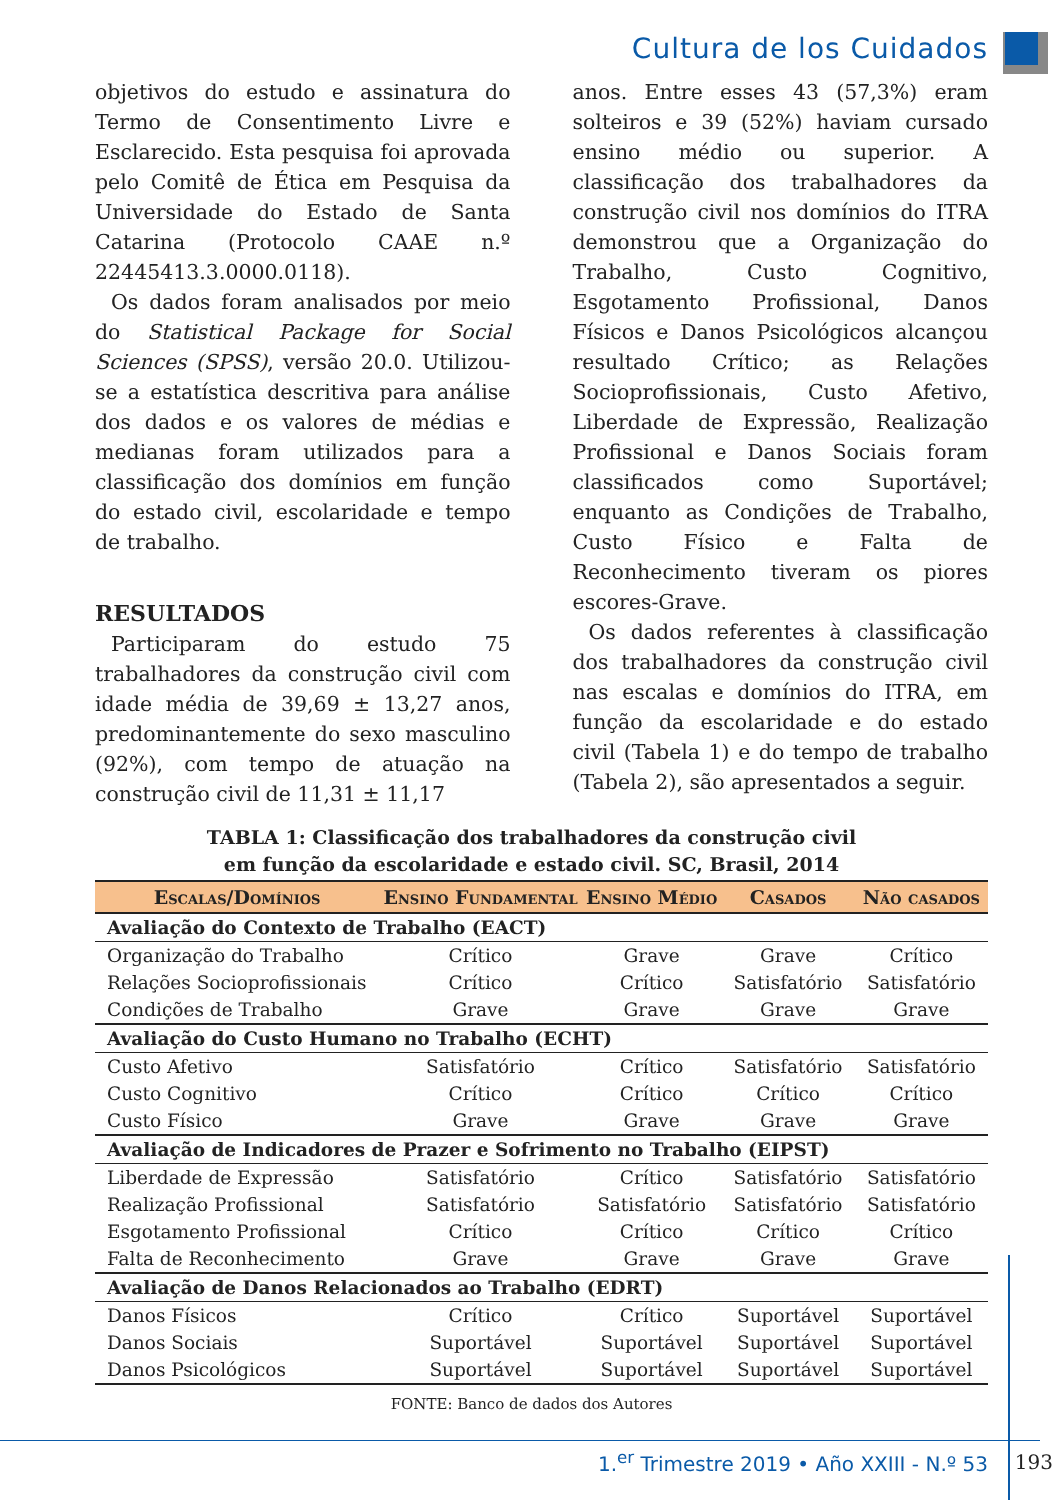Cultura de los Cuidados
objetivos do estudo e assinatura do Termo de Consentimento Livre e Esclarecido. Esta pesquisa foi aprovada pelo Comitê de Ética em Pesquisa da Universidade do Estado de Santa Catarina (Protocolo CAAE n.º 22445413.3.0000.0118).
Os dados foram analisados por meio do Statistical Package for Social Sciences (SPSS), versão 20.0. Utilizou-se a estatística descritiva para análise dos dados e os valores de médias e medianas foram utilizados para a classificação dos domínios em função do estado civil, escolaridade e tempo de trabalho.
RESULTADOS
Participaram do estudo 75 trabalhadores da construção civil com idade média de 39,69 ± 13,27 anos, predominantemente do sexo masculino (92%), com tempo de atuação na construção civil de 11,31 ± 11,17
anos. Entre esses 43 (57,3%) eram solteiros e 39 (52%) haviam cursado ensino médio ou superior. A classificação dos trabalhadores da construção civil nos domínios do ITRA demonstrou que a Organização do Trabalho, Custo Cognitivo, Esgotamento Profissional, Danos Físicos e Danos Psicológicos alcançou resultado Crítico; as Relações Socioprofissionais, Custo Afetivo, Liberdade de Expressão, Realização Profissional e Danos Sociais foram classificados como Suportável; enquanto as Condições de Trabalho, Custo Físico e Falta de Reconhecimento tiveram os piores escores-Grave.
Os dados referentes à classificação dos trabalhadores da construção civil nas escalas e domínios do ITRA, em função da escolaridade e do estado civil (Tabela 1) e do tempo de trabalho (Tabela 2), são apresentados a seguir.
TABLA 1: Classificação dos trabalhadores da construção civil
em função da escolaridade e estado civil. SC, Brasil, 2014
| Escalas/Domínios | Ensino Fundamental | Ensino Médio | Casados | Não casados |
| --- | --- | --- | --- | --- |
| Avaliação do Contexto de Trabalho (EACT) | | | | |
| Organização do Trabalho | Crítico | Grave | Grave | Crítico |
| Relações Socioprofissionais | Crítico | Crítico | Satisfatório | Satisfatório |
| Condições de Trabalho | Grave | Grave | Grave | Grave |
| Avaliação do Custo Humano no Trabalho (ECHT) | | | | |
| Custo Afetivo | Satisfatório | Crítico | Satisfatório | Satisfatório |
| Custo Cognitivo | Crítico | Crítico | Crítico | Crítico |
| Custo Físico | Grave | Grave | Grave | Grave |
| Avaliação de Indicadores de Prazer e Sofrimento no Trabalho (EIPST) | | | | |
| Liberdade de Expressão | Satisfatório | Crítico | Satisfatório | Satisfatório |
| Realização Profissional | Satisfatório | Satisfatório | Satisfatório | Satisfatório |
| Esgotamento Profissional | Crítico | Crítico | Crítico | Crítico |
| Falta de Reconhecimento | Grave | Grave | Grave | Grave |
| Avaliação de Danos Relacionados ao Trabalho (EDRT) | | | | |
| Danos Físicos | Crítico | Crítico | Suportável | Suportável |
| Danos Sociais | Suportável | Suportável | Suportável | Suportável |
| Danos Psicológicos | Suportável | Suportável | Suportável | Suportável |
FONTE: Banco de dados dos Autores
1.<sup>er</sup> Trimestre 2019 • Año XXIII - N.º 53
193